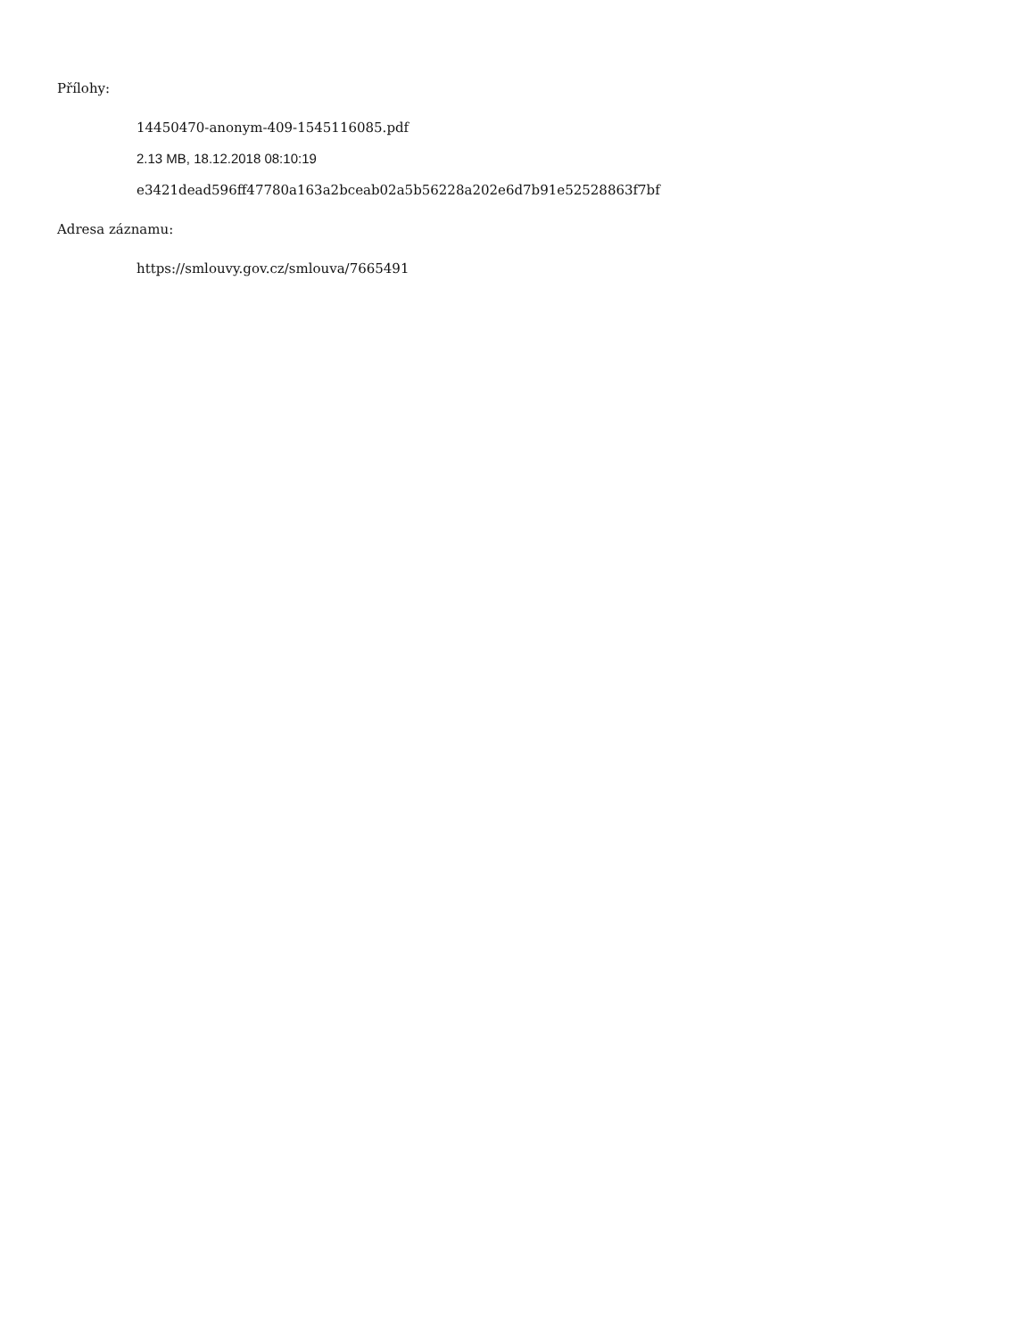Přílohy:
14450470-anonym-409-1545116085.pdf
2.13 MB, 18.12.2018 08:10:19
e3421dead596ff47780a163a2bceab02a5b56228a202e6d7b91e52528863f7bf
Adresa záznamu:
https://smlouvy.gov.cz/smlouva/7665491